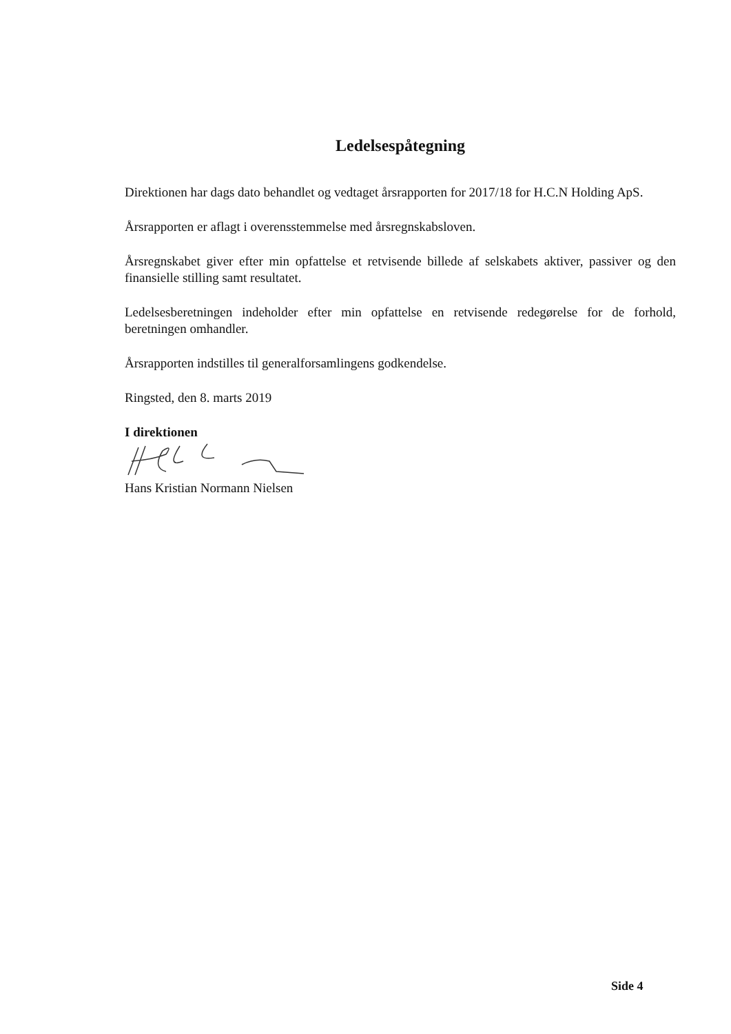Ledelsespåtegning
Direktionen har dags dato behandlet og vedtaget årsrapporten for 2017/18 for H.C.N Holding ApS.
Årsrapporten er aflagt i overensstemmelse med årsregnskabsloven.
Årsregnskabet giver efter min opfattelse et retvisende billede af selskabets aktiver, passiver og den finansielle stilling samt resultatet.
Ledelsesberetningen indeholder efter min opfattelse en retvisende redegørelse for de forhold, beretningen omhandler.
Årsrapporten indstilles til generalforsamlingens godkendelse.
Ringsted, den 8. marts 2019
I direktionen
Hans Kristian Normann Nielsen
Side 4